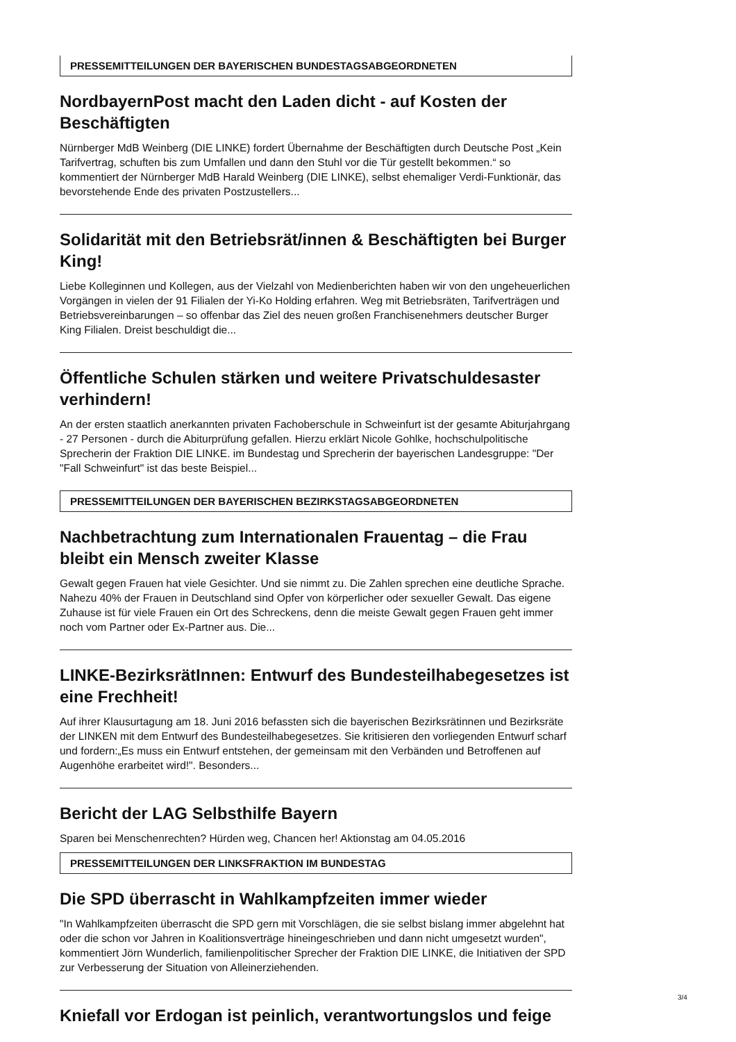PRESSEMITTEILUNGEN DER BAYERISCHEN BUNDESTAGSABGEORDNETEN
NordbayernPost macht den Laden dicht - auf Kosten der Beschäftigten
Nürnberger MdB Weinberg (DIE LINKE) fordert Übernahme der Beschäftigten durch Deutsche Post „Kein Tarifvertrag, schuften bis zum Umfallen und dann den Stuhl vor die Tür gestellt bekommen.“ so kommentiert der Nürnberger MdB Harald Weinberg (DIE LINKE), selbst ehemaliger Verdi-Funktionär, das bevorstehende Ende des privaten Postzustellers...
Solidarität mit den Betriebsrät/innen & Beschäftigten bei Burger King!
Liebe Kolleginnen und Kollegen, aus der Vielzahl von Medienberichten haben wir von den ungeheuerlichen Vorgängen in vielen der 91 Filialen der Yi-Ko Holding erfahren. Weg mit Betriebsräten, Tarifverträgen und Betriebsvereinbarungen – so offenbar das Ziel des neuen großen Franchisenehmers deutscher Burger King Filialen. Dreist beschuldigt die...
Öffentliche Schulen stärken und weitere Privatschuldesaster verhindern!
An der ersten staatlich anerkannten privaten Fachoberschule in Schweinfurt ist der gesamte Abiturjahrgang - 27 Personen - durch die Abiturprüfung gefallen. Hierzu erklärt Nicole Gohlke, hochschulpolitische Sprecherin der Fraktion DIE LINKE. im Bundestag und Sprecherin der bayerischen Landesgruppe: "Der "Fall Schweinfurt" ist das beste Beispiel...
PRESSEMITTEILUNGEN DER BAYERISCHEN BEZIRKSTAGSABGEORDNETEN
Nachbetrachtung zum Internationalen Frauentag – die Frau bleibt ein Mensch zweiter Klasse
Gewalt gegen Frauen hat viele Gesichter. Und sie nimmt zu. Die Zahlen sprechen eine deutliche Sprache. Nahezu 40% der Frauen in Deutschland sind Opfer von körperlicher oder sexueller Gewalt. Das eigene Zuhause ist für viele Frauen ein Ort des Schreckens, denn die meiste Gewalt gegen Frauen geht immer noch vom Partner oder Ex-Partner aus. Die...
LINKE-BezirksrätInnen: Entwurf des Bundesteilhabegesetzes ist eine Frechheit!
Auf ihrer Klausurtagung am 18. Juni 2016 befassten sich die bayerischen Bezirksrätinnen und Bezirksräte der LINKEN mit dem Entwurf des Bundesteilhabegesetzes. Sie kritisieren den vorliegenden Entwurf scharf und fordern:„Es muss ein Entwurf entstehen, der gemeinsam mit den Verbänden und Betroffenen auf Augenhöhe erarbeitet wird!". Besonders...
Bericht der LAG Selbsthilfe Bayern
Sparen bei Menschenrechten? Hürden weg, Chancen her! Aktionstag am 04.05.2016
PRESSEMITTEILUNGEN DER LINKSFRAKTION IM BUNDESTAG
Die SPD überrascht in Wahlkampfzeiten immer wieder
"In Wahlkampfzeiten überrascht die SPD gern mit Vorschlägen, die sie selbst bislang immer abgelehnt hat oder die schon vor Jahren in Koalitionsverträge hineingeschrieben und dann nicht umgesetzt wurden", kommentiert Jörn Wunderlich, familienpolitischer Sprecher der Fraktion DIE LINKE, die Initiativen der SPD zur Verbesserung der Situation von Alleinerziehenden.
Kniefall vor Erdogan ist peinlich, verantwortungslos und feige
3/4